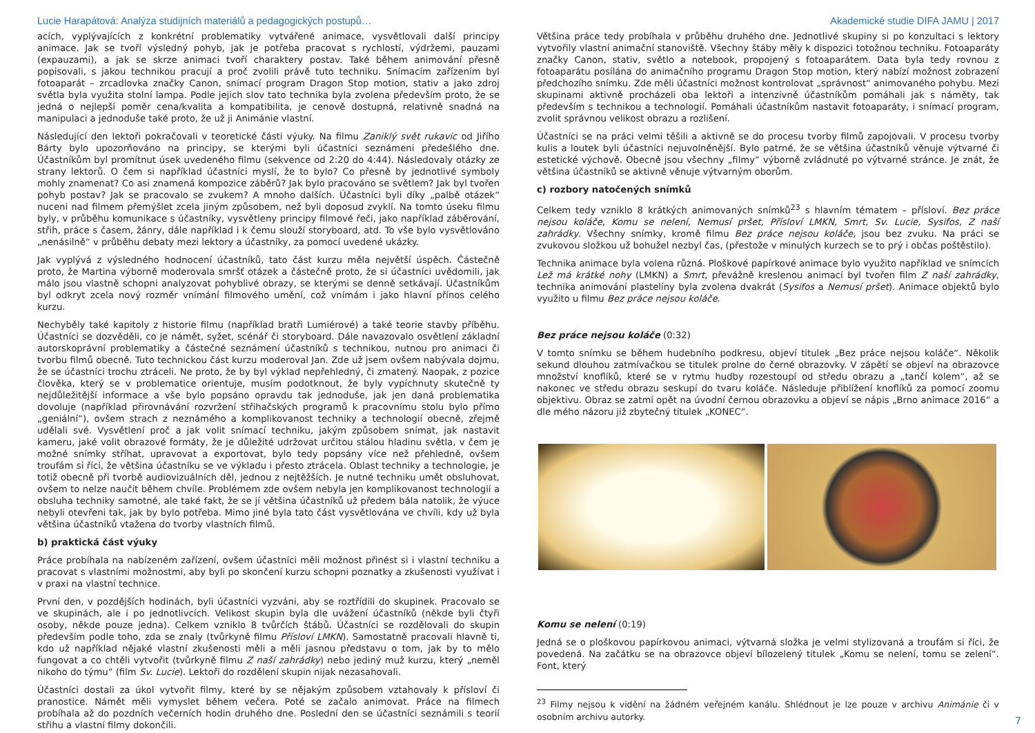Lucie Harapátová: Analýza studijních materiálů a pedagogických postupů… Akademické studie DIFA JAMU | 2017
acích, vyplývajících z konkrétní problematiky vytvářené animace, vysvětlovali další principy animace. Jak se tvoří výsledný pohyb, jak je potřeba pracovat s rychlostí, výdržemi, pauzami (expauzami), a jak se skrze animaci tvoří charaktery postav. Také během animování přesně popisovali, s jakou technikou pracují a proč zvolili právě tuto techniku. Snímacím zařízením byl fotoaparát – zrcadlovka značky Canon, snímací program Dragon Stop motion, stativ a jako zdroj světla byla využita stolní lampa. Podle jejich slov tato technika byla zvolena především proto, že se jedná o nejlepší poměr cena/kvalita a kompatibilita, je cenově dostupná, relativně snadná na manipulaci a jednoduše také proto, že už ji Animánie vlastní.
Následující den lektoři pokračovali v teoretické části výuky. Na filmu Zaniklý svět rukavic od Jiřího Bárty bylo upozorňováno na principy, se kterými byli účastníci seznámeni předešlého dne. Účastníkům byl promítnut úsek uvedeného filmu (sekvence od 2:20 do 4:44). Následovaly otázky ze strany lektorů. O čem si například účastníci myslí, že to bylo? Co přesně by jednotlivé symboly mohly znamenat? Co asi znamená kompozice záběrů? Jak bylo pracováno se světlem? Jak byl tvořen pohyb postav? Jak se pracovalo se zvukem? A mnoho dalších. Účastníci byli díky „palbě otázek“ nuceni nad filmem přemýšlet zcela jiným způsobem, než byli doposud zvyklí. Na tomto úseku filmu byly, v průběhu komunikace s účastníky, vysvětleny principy filmové řeči, jako například záběrování, střih, práce s časem, žánry, dále například i k čemu slouží storyboard, atd. To vše bylo vysvětlováno „nenásilně“ v průběhu debaty mezi lektory a účastníky, za pomocí uvedené ukázky.
Jak vyplývá z výsledného hodnocení účastníků, tato část kurzu měla největší úspěch. Částečně proto, že Martina výborně moderovala smršť otázek a částečně proto, že si účastníci uvědomili, jak málo jsou vlastně schopni analyzovat pohyblivé obrazy, se kterými se denně setkávají. Účastníkům byl odkryt zcela nový rozměr vnímání filmového umění, což vnímám i jako hlavní přínos celého kurzu.
Nechyběly také kapitoly z historie filmu (například bratři Lumiérové) a také teorie stavby příběhu. Účastníci se dozvěděli, co je námět, syžet, scénář či storyboard. Dále navazovalo osvětlení základní autorskoprávní problematiky a částečné seznámení účastníků s technikou, nutnou pro animaci či tvorbu filmů obecně. Tuto technickou část kurzu moderoval Jan. Zde už jsem ovšem nabývala dojmu, že se účastníci trochu ztráceli. Ne proto, že by byl výklad nepřehledný, či zmatený. Naopak, z pozice člověka, který se v problematice orientuje, musím podotknout, že byly vypíchnuty skutečně ty nejdůležitější informace a vše bylo popsáno opravdu tak jednoduše, jak jen daná problematika dovoluje (například přirovnávání rozvržení střihačských programů k pracovnímu stolu bylo přímo „geniální“), ovšem strach z neznámého a komplikovanost techniky a technologií obecně, zřejmě udělali své. Vysvětlení proč a jak volit snímací techniku, jakým způsobem snímat, jak nastavit kameru, jaké volit obrazové formáty, že je důležité udržovat určitou stálou hladinu světla, v čem je možné snímky stříhat, upravovat a exportovat, bylo tedy popsány více než přehledně, ovšem troufám si říci, že většina účastníku se ve výkladu i přesto ztrácela. Oblast techniky a technologie, je totiž obecně při tvorbě audiovizuálních děl, jednou z nejtěžších. Je nutné techniku umět obsluhovat, ovšem to nelze naučit během chvíle. Problémem zde ovšem nebyla jen komplikovanost technologií a obsluha techniky samotné, ale také fakt, že se jí většina účastníků už předem bála natolik, že výuce nebyli otevřeni tak, jak by bylo potřeba. Mimo jiné byla tato část vysvětlována ve chvíli, kdy už byla většina účastníků vtažena do tvorby vlastních filmů.
b) praktická část výuky
Práce probíhala na nabízeném zařízení, ovšem účastníci měli možnost přinést si i vlastní techniku a pracovat s vlastními možnostmi, aby byli po skončení kurzu schopni poznatky a zkušenosti využívat i v praxi na vlastní technice.
První den, v pozdějších hodinách, byli účastníci vyzváni, aby se roztřídili do skupinek. Pracovalo se ve skupinách, ale i po jednotlivcích. Velikost skupin byla dle uvážení účastníků (někde byli čtyři osoby, někde pouze jedna). Celkem vzniklo 8 tvůrčích štábů. Účastníci se rozdělovali do skupin především podle toho, zda se znaly (tvůrkyně filmu Přísloví LMKN). Samostatně pracovali hlavně ti, kdo už například nějaké vlastní zkušenosti měli a měli jasnou představu o tom, jak by to mělo fungovat a co chtěli vytvořit (tvůrkyně filmu Z naší zahrádky) nebo jediný muž kurzu, který „neměl nikoho do týmu“ (film Sv. Lucie). Lektoři do rozdělení skupin nijak nezasahovali.
Účastníci dostali za úkol vytvořit filmy, které by se nějakým způsobem vztahovaly k přísloví či pranostice. Námět měli vymyslet během večera. Poté se začalo animovat. Práce na filmech probíhala až do pozdních večerních hodin druhého dne. Poslední den se účastníci seznámili s teorií střihu a vlastní filmy dokončili.
Většina práce tedy probíhala v průběhu druhého dne. Jednotlivé skupiny si po konzultaci s lektory vytvořily vlastní animační stanoviště. Všechny štáby měly k dispozici totožnou techniku. Fotoaparáty značky Canon, stativ, světlo a notebook, propojený s fotoaparátem. Data byla tedy rovnou z fotoaparátu posílána do animačního programu Dragon Stop motion, který nabízí možnost zobrazení předchozího snímku. Zde měli účastníci možnost kontrolovat „správnost“ animovaného pohybu. Mezi skupinami aktivně procházeli oba lektoři a intenzivně účastníkům pomáhali jak s náměty, tak především s technikou a technologií. Pomáhali účastníkům nastavit fotoaparáty, i snímací program, zvolit správnou velikost obrazu a rozlišení.
Účastníci se na práci velmi těšili a aktivně se do procesu tvorby filmů zapojovali. V procesu tvorby kulis a loutek byli účastníci nejuvolněnější. Bylo patrné, že se většina účastníků věnuje výtvarné či estetické výchově. Obecně jsou všechny „filmy“ výborně zvládnuté po výtvarné stránce. Je znát, že většina účastníků se aktivně věnuje výtvarným oborům.
c) rozbory natočených snímků
Celkem tedy vzniklo 8 krátkých animovaných snímků<sup>23</sup> s hlavním tématem – přísloví. Bez práce nejsou koláče, Komu se nelení, Nemusí pršet, Přísloví LMKN, Smrt, Sv. Lucie, Sysifos, Z naší zahrádky. Všechny snímky, kromě filmu Bez práce nejsou koláče, jsou bez zvuku. Na práci se zvukovou složkou už bohužel nezbyl čas, (přestože v minulých kurzech se to prý i občas poštěstilo).
Technika animace byla volena různá. Ploškové papírkové animace bylo využito například ve snímcích Lež má krátké nohy (LMKN) a Smrt, převážně kreslenou animací byl tvořen film Z naší zahrádky, technika animování plastelíny byla zvolena dvakrát (Sysifos a Nemusí pršet). Animace objektů bylo využito u filmu Bez práce nejsou koláče.
Bez práce nejsou koláče (0:32)
V tomto snímku se během hudebního podkresu, objeví titulek „Bez práce nejsou koláče“. Několik sekund dlouhou zatmívačkou se titulek prolne do černé obrazovky. V zápětí se objeví na obrazovce množství knoflíků, které se v rytmu hudby rozestoupí od středu obrazu a „tančí kolem“, až se nakonec ve středu obrazu seskupí do tvaru koláče. Následuje přiblížení knoflíků za pomocí zoomu objektivu. Obraz se zatmí opět na úvodní černou obrazovku a objeví se nápis „Brno animace 2016“ a dle mého názoru již zbytečný titulek „KONEC“.
Komu se nelení (0:19)
Jedná se o ploškovou papírkovou animaci, výtvarná složka je velmi stylizovaná a troufám si říci, že povedená. Na začátku se na obrazovce objeví bílozelený titulek „Komu se nelení, tomu se zelení“. Font, který
<sup>23</sup> Filmy nejsou k vidění na žádném veřejném kanálu. Shlédnout je lze pouze v archivu Animánie či v osobním archivu autorky.
7